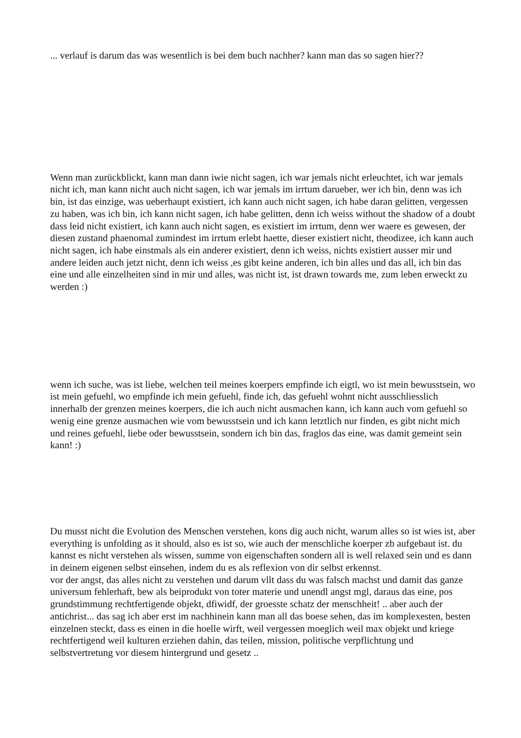... verlauf is darum das was wesentlich is bei dem buch nachher? kann man das so sagen hier??
Wenn man zurückblickt, kann man dann iwie nicht sagen, ich war jemals nicht erleuchtet, ich war jemals nicht ich, man kann nicht auch nicht sagen, ich war jemals im irrtum darueber, wer ich bin, denn was ich bin, ist das einzige, was ueberhaupt existiert, ich kann auch nicht sagen, ich habe daran gelitten, vergessen zu haben, was ich bin, ich kann nicht sagen, ich habe gelitten, denn ich weiss without the shadow of a doubt dass leid nicht existiert, ich kann auch nicht sagen, es existiert im irrtum, denn wer waere es gewesen, der diesen zustand phaenomal zumindest im irrtum erlebt haette, dieser existiert nicht, theodizee, ich kann auch nicht sagen, ich habe einstmals als ein anderer existiert, denn ich weiss, nichts existiert ausser mir und andere leiden auch jetzt nicht, denn ich weiss ,es gibt keine anderen, ich bin alles und das all, ich bin das eine und alle einzelheiten sind in mir und alles, was nicht ist, ist drawn towards me, zum leben erweckt zu werden :)
wenn ich suche, was ist liebe, welchen teil meines koerpers empfinde ich eigtl, wo ist mein bewusstsein, wo ist mein gefuehl, wo empfinde ich mein gefuehl, finde ich, das gefuehl wohnt nicht ausschliesslich innerhalb der grenzen meines koerpers, die ich auch nicht ausmachen kann, ich kann auch vom gefuehl so wenig eine grenze ausmachen wie vom bewusstsein und ich kann letztlich nur finden, es gibt nicht mich und reines gefuehl, liebe oder bewusstsein, sondern ich bin das, fraglos das eine, was damit gemeint sein kann! :)
Du musst nicht die Evolution des Menschen verstehen, kons dig auch nicht, warum alles so ist wies ist, aber everything is unfolding as it should, also es ist so, wie auch der menschliche koerper zb aufgebaut ist. du kannst es nicht verstehen als wissen, summe von eigenschaften sondern all is well relaxed sein und es dann in deinem eigenen selbst einsehen, indem du es als reflexion von dir selbst erkennst.
vor der angst, das alles nicht zu verstehen und darum vllt dass du was falsch machst und damit das ganze universum fehlerhaft, bew als beiprodukt von toter materie und unendl angst mgl, daraus das eine, pos grundstimmung rechtfertigende objekt, dfiwidf, der groesste schatz der menschheit! .. aber auch der antichrist... das sag ich aber erst im nachhinein kann man all das boese sehen, das im komplexesten, besten einzelnen steckt, dass es einen in die hoelle wirft, weil vergessen moeglich weil max objekt und kriege rechtfertigend weil kulturen erziehen dahin, das teilen, mission, politische verpflichtung und selbstvertretung vor diesem hintergrund und gesetz ..